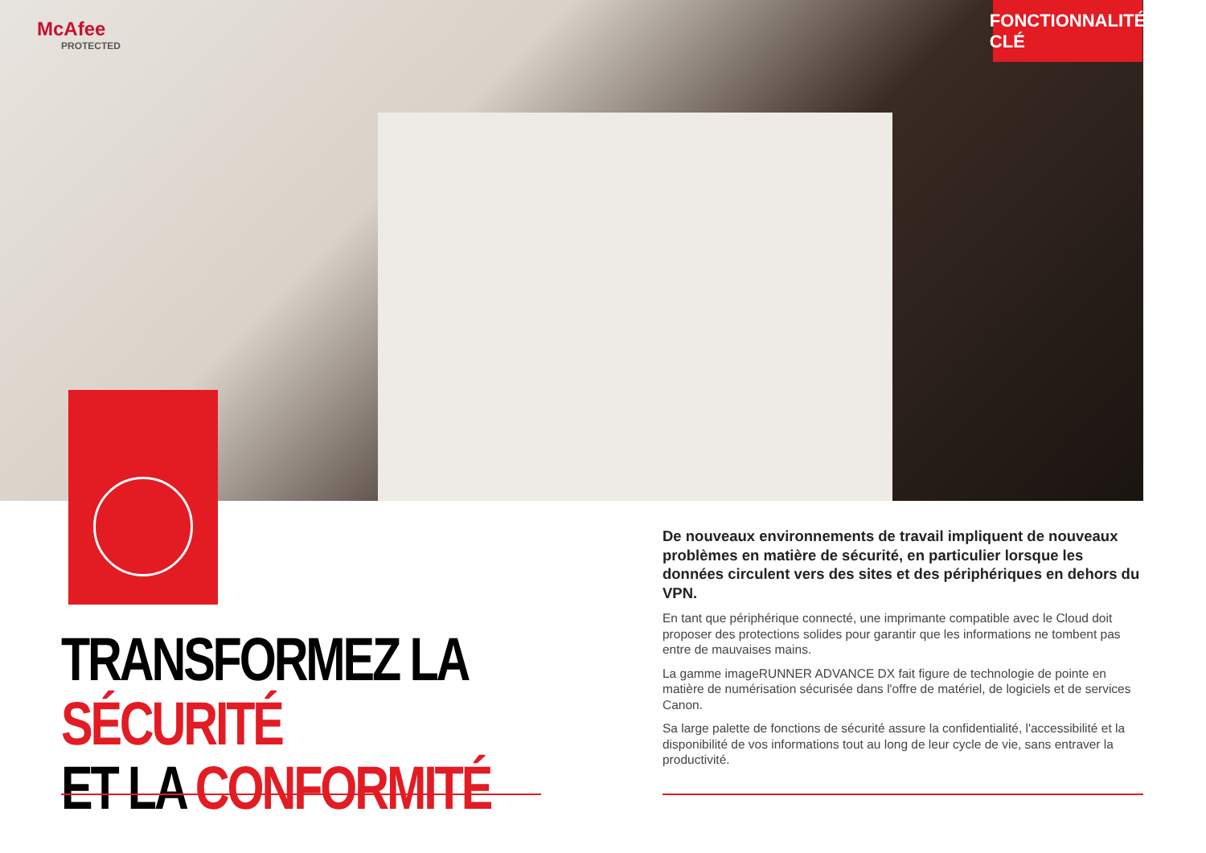McAfee
PROTECTED
FONCTIONNALITÉ CLÉ
TRANSFORMEZ LA SÉCURITÉ
ET LA CONFORMITÉ
De nouveaux environnements de travail impliquent de nouveaux problèmes en matière de sécurité, en particulier lorsque les données circulent vers des sites et des périphériques en dehors du VPN.
En tant que périphérique connecté, une imprimante compatible avec le Cloud doit proposer des protections solides pour garantir que les informations ne tombent pas entre de mauvaises mains.
La gamme imageRUNNER ADVANCE DX fait figure de technologie de pointe en matière de numérisation sécurisée dans l'offre de matériel, de logiciels et de services Canon.
Sa large palette de fonctions de sécurité assure la confidentialité, l'accessibilité et la disponibilité de vos informations tout au long de leur cycle de vie, sans entraver la productivité.